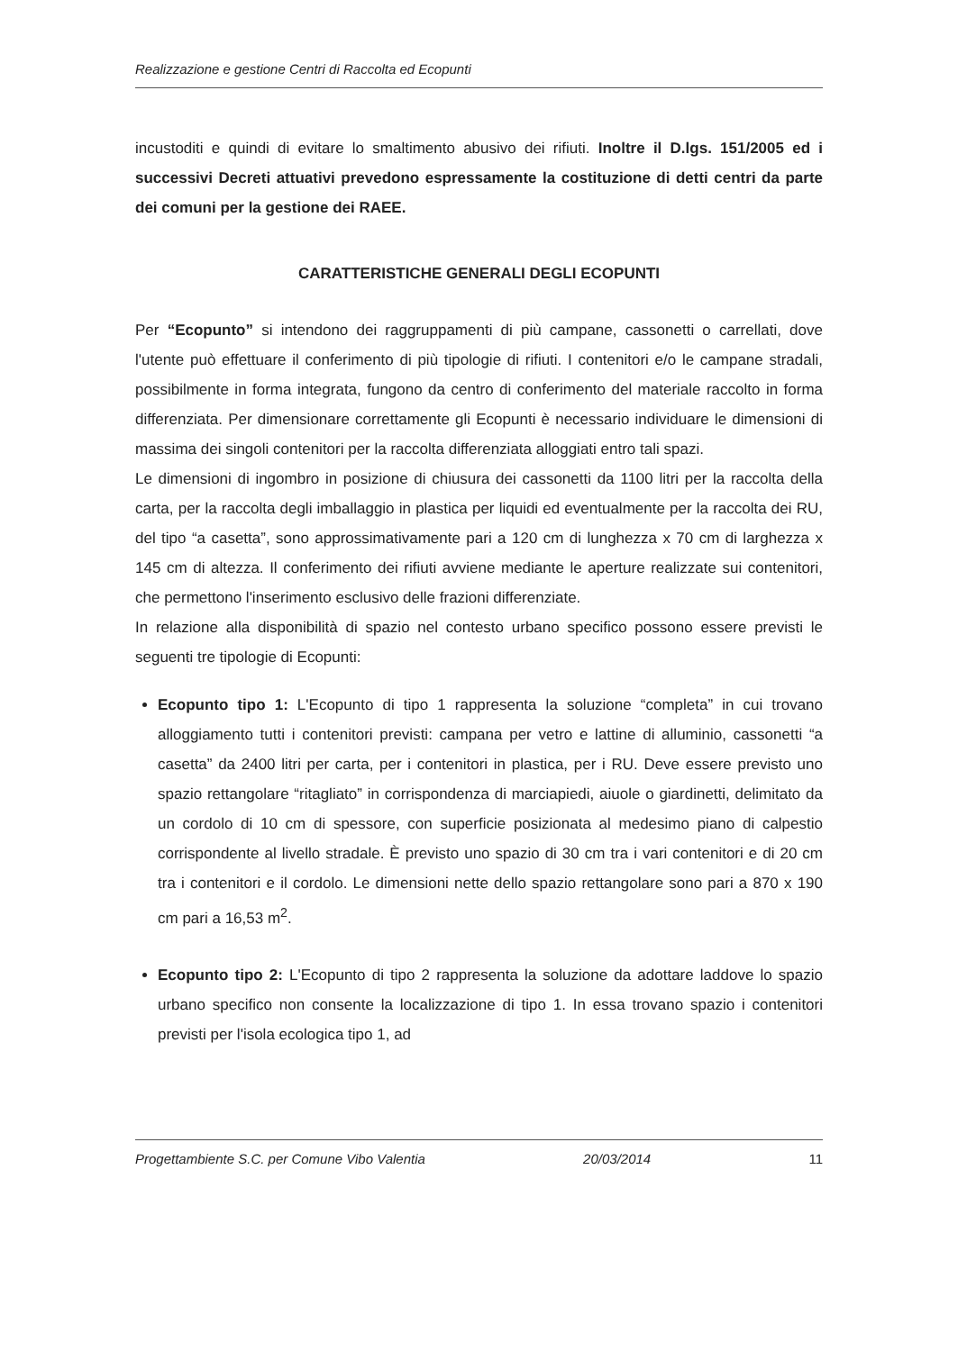Realizzazione e gestione Centri di Raccolta ed Ecopunti
incustoditi e quindi di evitare lo smaltimento abusivo dei rifiuti. Inoltre il D.lgs. 151/2005 ed i successivi Decreti attuativi prevedono espressamente la costituzione di detti centri da parte dei comuni per la gestione dei RAEE.
CARATTERISTICHE GENERALI DEGLI ECOPUNTI
Per “Ecopunto” si intendono dei raggruppamenti di più campane, cassonetti o carrellati, dove l'utente può effettuare il conferimento di più tipologie di rifiuti. I contenitori e/o le campane stradali, possibilmente in forma integrata, fungono da centro di conferimento del materiale raccolto in forma differenziata. Per dimensionare correttamente gli Ecopunti è necessario individuare le dimensioni di massima dei singoli contenitori per la raccolta differenziata alloggiati entro tali spazi.
Le dimensioni di ingombro in posizione di chiusura dei cassonetti da 1100 litri per la raccolta della carta, per la raccolta degli imballaggio in plastica per liquidi ed eventualmente per la raccolta dei RU, del tipo “a casetta”, sono approssimativamente pari a 120 cm di lunghezza x 70 cm di larghezza x 145 cm di altezza. Il conferimento dei rifiuti avviene mediante le aperture realizzate sui contenitori, che permettono l'inserimento esclusivo delle frazioni differenziate.
In relazione alla disponibilità di spazio nel contesto urbano specifico possono essere previsti le seguenti tre tipologie di Ecopunti:
Ecopunto tipo 1: L'Ecopunto di tipo 1 rappresenta la soluzione “completa” in cui trovano alloggiamento tutti i contenitori previsti: campana per vetro e lattine di alluminio, cassonetti “a casetta” da 2400 litri per carta, per i contenitori in plastica, per i RU. Deve essere previsto uno spazio rettangolare “ritagliato” in corrispondenza di marciapiedi, aiuole o giardinetti, delimitato da un cordolo di 10 cm di spessore, con superficie posizionata al medesimo piano di calpestio corrispondente al livello stradale. È previsto uno spazio di 30 cm tra i vari contenitori e di 20 cm tra i contenitori e il cordolo. Le dimensioni nette dello spazio rettangolare sono pari a 870 x 190 cm pari a 16,53 m<sup>2</sup>.
Ecopunto tipo 2: L'Ecopunto di tipo 2 rappresenta la soluzione da adottare laddove lo spazio urbano specifico non consente la localizzazione di tipo 1. In essa trovano spazio i contenitori previsti per l'isola ecologica tipo 1, ad
Progettambiente S.C. per Comune Vibo Valentia 20/03/2014 11